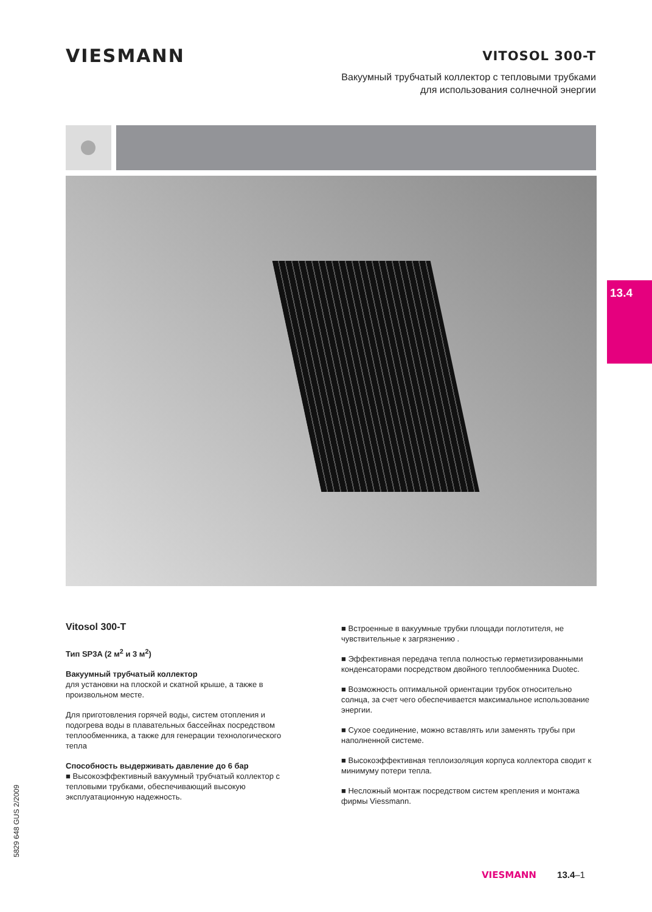VIESMANN
VITOSOL 300-T
Вакуумный трубчатый коллектор с тепловыми трубками
для использования солнечной энергии
13.4
Vitosol 300-T
Тип SP3A (2 м<sup>2</sup> и 3 м<sup>2</sup>)
Вакуумный трубчатый коллектор
для установки на плоской и скатной крыше, а также в произвольном месте.
Для приготовления горячей воды, систем отопления и подогрева воды в плавательных бассейнах посредством теплообменника, а также для генерации технологического тепла
Способность выдерживать давление до 6 бар
■ Высокоэффективный вакуумный трубчатый коллектор с тепловыми трубками, обеспечивающий высокую эксплуатационную надежность.
■ Встроенные в вакуумные трубки площади поглотителя, не чувствительные к загрязнению .
■ Эффективная передача тепла полностью герметизированными конденсаторами посредством двойного теплообменника Duotec.
■ Возможность оптимальной ориентации трубок относительно солнца, за счет чего обеспечивается максимальное использование энергии.
■ Сухое соединение, можно вставлять или заменять трубы при наполненной системе.
■ Высокоэффективная теплоизоляция корпуса коллектора сводит к минимуму потери тепла.
■ Несложный монтаж посредством систем крепления и монтажа фирмы Viessmann.
5829 648 GUS 2/2009
VIESMANN 13.4–1